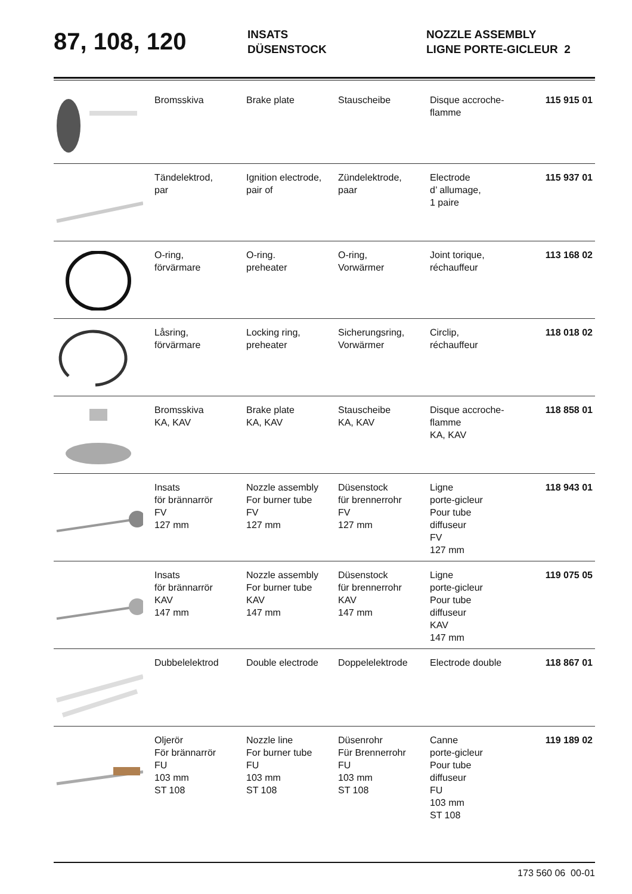87, 108, 120
INSATS
DÜSENSTOCK
NOZZLE ASSEMBLY
LIGNE PORTE-GICLEUR 2
| | Bromsskiva | Brake plate | Stauscheibe | Disque accroche- flamme | 115 915 01 |
| | Tändelektrod, par | Ignition electrode, pair of | Zündelektrode, paar | Electrode d’ allumage, 1 paire | 115 937 01 |
| | O-ring, förvärmare | O-ring. preheater | O-ring, Vorwärmer | Joint torique, réchauffeur | 113 168 02 |
| | Låsring, förvärmare | Locking ring, preheater | Sicherungsring, Vorwärmer | Circlip, réchauffeur | 118 018 02 |
| | Bromsskiva KA, KAV | Brake plate KA, KAV | Stauscheibe KA, KAV | Disque accroche- flamme KA, KAV | 118 858 01 |
| | Insats för brännarrör FV 127 mm | Nozzle assembly For burner tube FV 127 mm | Düsenstock für brennerrohr FV 127 mm | Ligne porte-gicleur Pour tube diffuseur FV 127 mm | 118 943 01 |
| | Insats för brännarrör KAV 147 mm | Nozzle assembly For burner tube KAV 147 mm | Düsenstock für brennerrohr KAV 147 mm | Ligne porte-gicleur Pour tube diffuseur KAV 147 mm | 119 075 05 |
| | Dubbelelektrod | Double electrode | Doppelelektrode | Electrode double | 118 867 01 |
| | Oljerör För brännarrör FU 103 mm ST 108 | Nozzle line For burner tube FU 103 mm ST 108 | Düsenrohr Für Brennerrohr FU 103 mm ST 108 | Canne porte-gicleur Pour tube diffuseur FU 103 mm ST 108 | 119 189 02 |
173 560 06 00-01